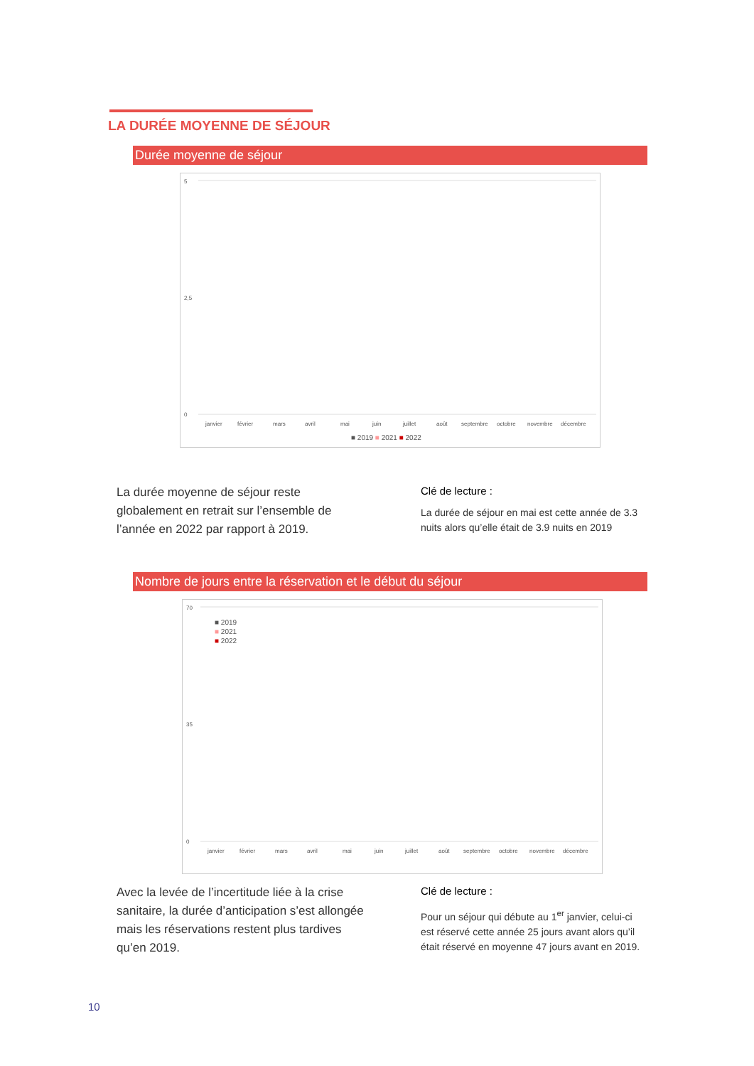LA DURÉE MOYENNE DE SÉJOUR
Durée moyenne de séjour
5
2,5
0
janvier
février
mars
avril
mai
juin
juillet
août
septembre
octobre
novembre
décembre
■ 2019 ■ 2021 ■ 2022
La durée moyenne de séjour reste globalement en retrait sur l’ensemble de l’année en 2022 par rapport à 2019.
Clé de lecture :
La durée de séjour en mai est cette année de 3.3 nuits alors qu’elle était de 3.9 nuits en 2019
Nombre de jours entre la réservation et le début du séjour
70
35
0
■ 2019
■ 2021
■ 2022
janvier
février
mars
avril
mai
juin
juillet
août
septembre
octobre
novembre
décembre
Avec la levée de l’incertitude liée à la crise sanitaire, la durée d’anticipation s’est allongée mais les réservations restent plus tardives qu’en 2019.
Clé de lecture :
Pour un séjour qui débute au 1<sup>er</sup> janvier, celui-ci est réservé cette année 25 jours avant alors qu’il était réservé en moyenne 47 jours avant en 2019.
10